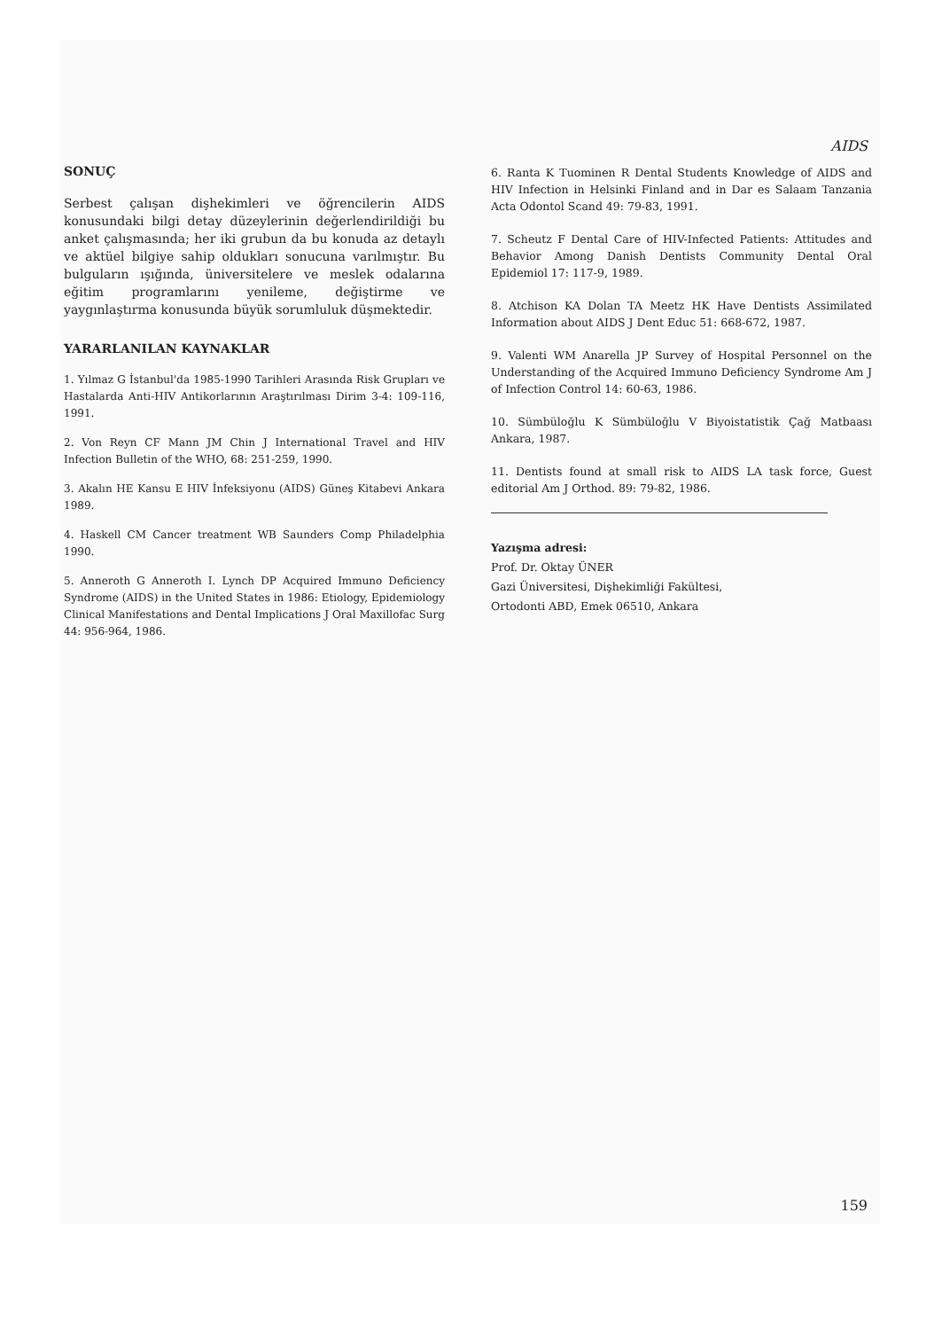AIDS
SONUÇ
Serbest çalışan dişhekimleri ve öğrencilerin AIDS konusundaki bilgi detay düzeylerinin değerlendirildiği bu anket çalışmasında; her iki grubun da bu konuda az detaylı ve aktüel bilgiye sahip oldukları sonucuna varılmıştır. Bu bulguların ışığında, üniversitelere ve meslek odalarına eğitim programlarını yenileme, değiştirme ve yaygınlaştırma konusunda büyük sorumluluk düşmektedir.
YARARLANILAN KAYNAKLAR
1. Yılmaz G İstanbul'da 1985-1990 Tarihleri Arasında Risk Grupları ve Hastalarda Anti-HIV Antikorlarının Araştırılması Dirim 3-4: 109-116, 1991.
2. Von Reyn CF Mann JM Chin J International Travel and HIV Infection Bulletin of the WHO, 68: 251-259, 1990.
3. Akalın HE Kansu E HIV İnfeksiyonu (AIDS) Güneş Kitabevi Ankara 1989.
4. Haskell CM Cancer treatment WB Saunders Comp Philadelphia 1990.
5. Anneroth G Anneroth I. Lynch DP Acquired Immuno Deficiency Syndrome (AIDS) in the United States in 1986: Etiology, Epidemiology Clinical Manifestations and Dental Implications J Oral Maxillofac Surg 44: 956-964, 1986.
6. Ranta K Tuominen R Dental Students Knowledge of AIDS and HIV Infection in Helsinki Finland and in Dar es Salaam Tanzania Acta Odontol Scand 49: 79-83, 1991.
7. Scheutz F Dental Care of HIV-Infected Patients: Attitudes and Behavior Among Danish Dentists Community Dental Oral Epidemiol 17: 117-9, 1989.
8. Atchison KA Dolan TA Meetz HK Have Dentists Assimilated Information about AIDS J Dent Educ 51: 668-672, 1987.
9. Valenti WM Anarella JP Survey of Hospital Personnel on the Understanding of the Acquired Immuno Deficiency Syndrome Am J of Infection Control 14: 60-63, 1986.
10. Sümbüloğlu K Sümbüloğlu V Biyoistatistik Çağ Matbaası Ankara, 1987.
11. Dentists found at small risk to AIDS LA task force, Guest editorial Am J Orthod. 89: 79-82, 1986.
Yazışma adresi:
Prof. Dr. Oktay ÜNER
Gazi Üniversitesi, Dişhekimliği Fakültesi,
Ortodonti ABD, Emek 06510, Ankara
159